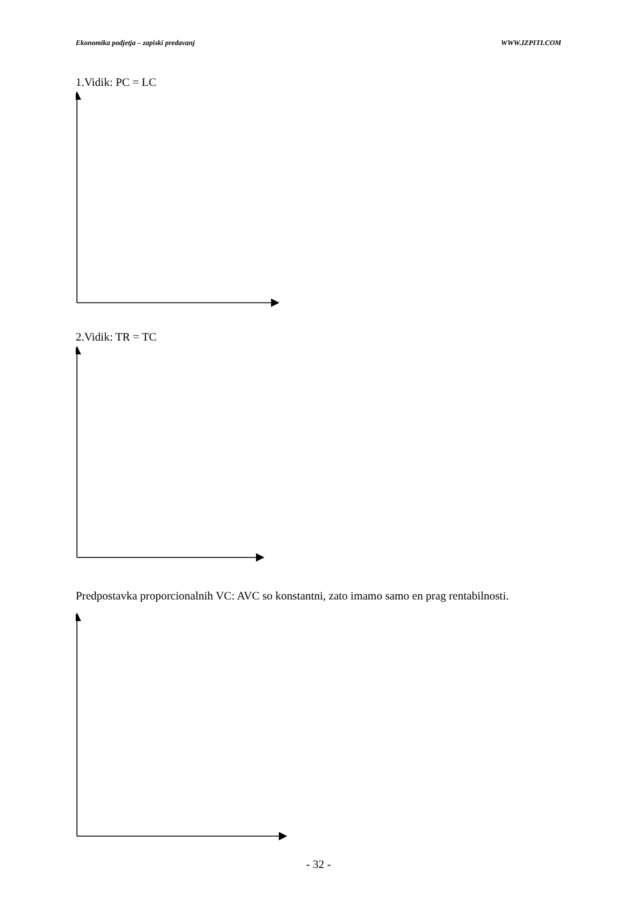Ekonomika podjetja – zapiski predavanj WWW.IZPITI.COM
1.Vidik: PC = LC
2.Vidik: TR = TC
Predpostavka proporcionalnih VC: AVC so konstantni, zato imamo samo en prag rentabilnosti.
- 32 -